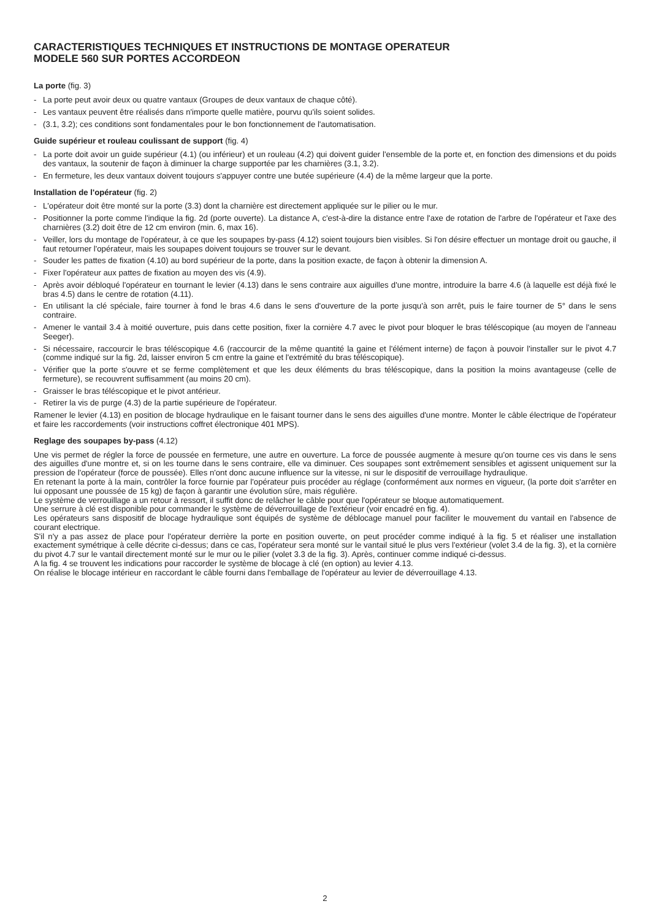CARACTERISTIQUES TECHNIQUES ET INSTRUCTIONS DE MONTAGE OPERATEUR
MODELE 560 SUR PORTES ACCORDEON
La porte (fig. 3)
- La porte peut avoir deux ou quatre vantaux (Groupes de deux vantaux de chaque côté).
- Les vantaux peuvent être réalisés dans n'importe quelle matière, pourvu qu'ils soient solides.
- (3.1, 3.2); ces conditions sont fondamentales pour le bon fonctionnement de l'automatisation.
Guide supérieur et rouleau coulissant de support (fig. 4)
- La porte doit avoir un guide supérieur (4.1) (ou inférieur) et un rouleau (4.2) qui doivent guider l'ensemble de la porte et, en fonction des dimensions et du poids des vantaux, la soutenir de façon à diminuer la charge supportée par les charnières (3.1, 3.2).
- En fermeture, les deux vantaux doivent toujours s'appuyer contre une butée supérieure (4.4) de la même largeur que la porte.
Installation de l'opérateur (fig. 2)
- L'opérateur doit être monté sur la porte (3.3) dont la charnière est directement appliquée sur le pilier ou le mur.
- Positionner la porte comme l'indique la fig. 2d (porte ouverte). La distance A, c'est-à-dire la distance entre l'axe de rotation de l'arbre de l'opérateur et l'axe des charnières (3.2) doit être de 12 cm environ (min. 6, max 16).
- Veiller, lors du montage de l'opérateur, à ce que les soupapes by-pass (4.12) soient toujours bien visibles. Si l'on désire effectuer un montage droit ou gauche, il faut retourner l'opérateur, mais les soupapes doivent toujours se trouver sur le devant.
- Souder les pattes de fixation (4.10) au bord supérieur de la porte, dans la position exacte, de façon à obtenir la dimension A.
- Fixer l'opérateur aux pattes de fixation au moyen des vis (4.9).
- Après avoir débloqué l'opérateur en tournant le levier (4.13) dans le sens contraire aux aiguilles d'une montre, introduire la barre 4.6 (à laquelle est déjà fixé le bras 4.5) dans le centre de rotation (4.11).
- En utilisant la clé spéciale, faire tourner à fond le bras 4.6 dans le sens d'ouverture de la porte jusqu'à son arrêt, puis le faire tourner de 5° dans le sens contraire.
- Amener le vantail 3.4 à moitié ouverture, puis dans cette position, fixer la cornière 4.7 avec le pivot pour bloquer le bras téléscopique (au moyen de l'anneau Seeger).
- Si nécessaire, raccourcir le bras téléscopique 4.6 (raccourcir de la même quantité la gaine et l'élément interne) de façon à pouvoir l'installer sur le pivot 4.7 (comme indiqué sur la fig. 2d, laisser environ 5 cm entre la gaine et l'extrémité du bras téléscopique).
- Vérifier que la porte s'ouvre et se ferme complètement et que les deux éléments du bras téléscopique, dans la position la moins avantageuse (celle de fermeture), se recouvrent suffisamment (au moins 20 cm).
- Graisser le bras téléscopique et le pivot antérieur.
- Retirer la vis de purge (4.3) de la partie supérieure de l'opérateur.
Ramener le levier (4.13) en position de blocage hydraulique en le faisant tourner dans le sens des aiguilles d'une montre. Monter le câble électrique de l'opérateur et faire les raccordements (voir instructions coffret électronique 401 MPS).
Reglage des soupapes by-pass (4.12)
Une vis permet de régler la force de poussée en fermeture, une autre en ouverture. La force de poussée augmente à mesure qu'on tourne ces vis dans le sens des aiguilles d'une montre et, si on les tourne dans le sens contraire, elle va diminuer. Ces soupapes sont extrêmement sensibles et agissent uniquement sur la pression de l'opérateur (force de poussée). Elles n'ont donc aucune influence sur la vitesse, ni sur le dispositif de verrouillage hydraulique.
En retenant la porte à la main, contrôler la force fournie par l'opérateur puis procéder au réglage (conformément aux normes en vigueur, (la porte doit s'arrêter en lui opposant une poussée de 15 kg) de façon à garantir une évolution sûre, mais régulière.
Le système de verrouillage a un retour à ressort, il suffit donc de relâcher le câble pour que l'opérateur se bloque automatiquement.
Une serrure à clé est disponible pour commander le système de déverrouillage de l'extérieur (voir encadré en fig. 4).
Les opérateurs sans dispositif de blocage hydraulique sont équipés de système de déblocage manuel pour faciliter le mouvement du vantail en l'absence de courant electrique.
S'il n'y a pas assez de place pour l'opérateur derrière la porte en position ouverte, on peut procéder comme indiqué à la fig. 5 et réaliser une installation exactement symétrique à celle décrite ci-dessus; dans ce cas, l'opérateur sera monté sur le vantail situé le plus vers l'extérieur (volet 3.4 de la fig. 3), et la cornière du pivot 4.7 sur le vantail directement monté sur le mur ou le pilier (volet 3.3 de la fig. 3). Après, continuer comme indiqué ci-dessus.
A la fig. 4 se trouvent les indications pour raccorder le système de blocage à clé (en option) au levier 4.13.
On réalise le blocage intérieur en raccordant le câble fourni dans l'emballage de l'opérateur au levier de déverrouillage 4.13.
2